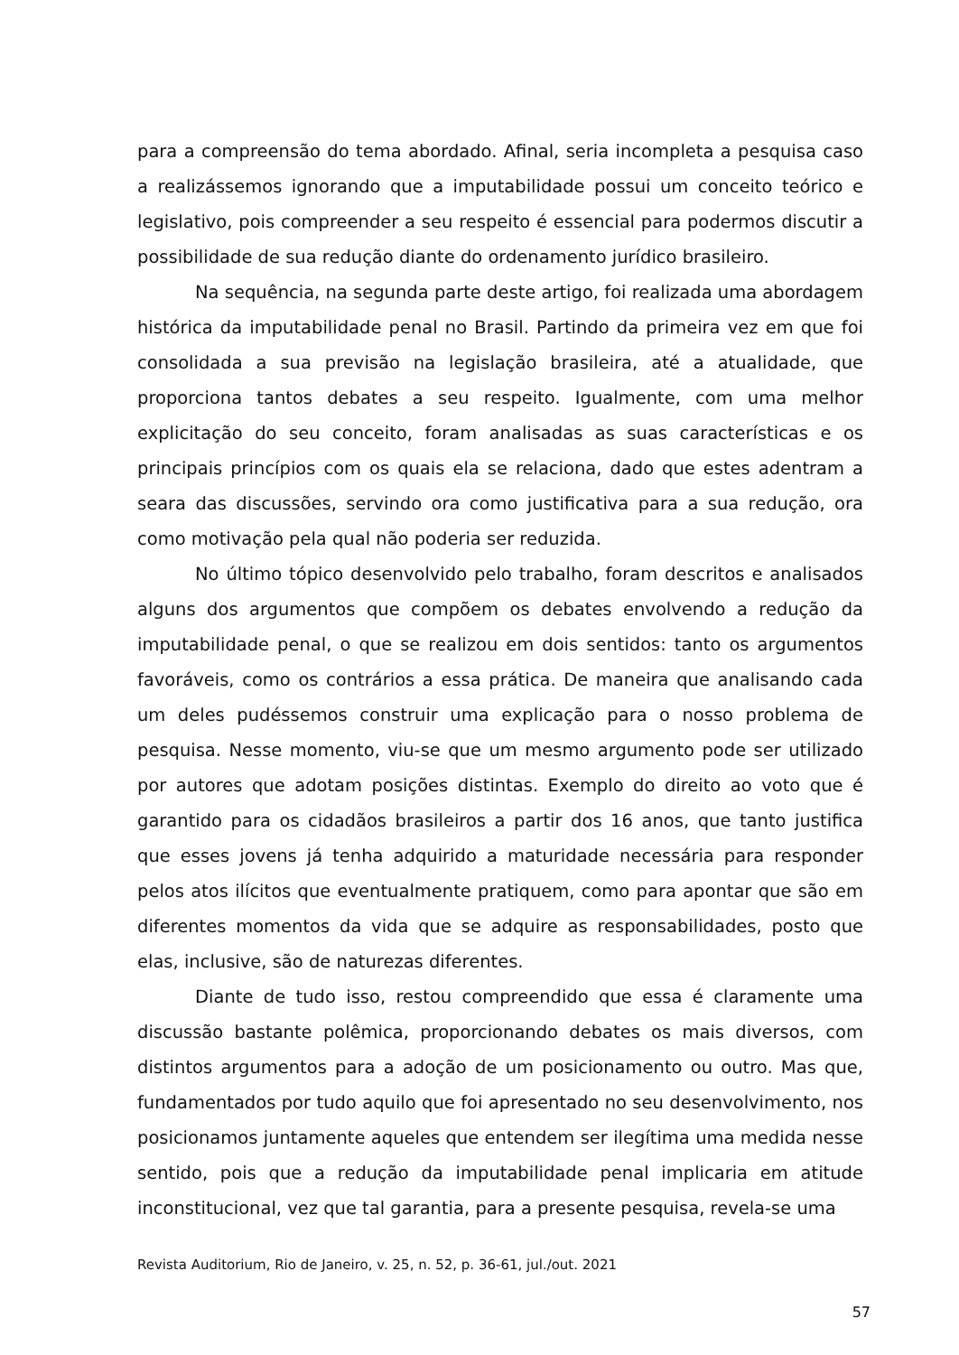para a compreensão do tema abordado. Afinal, seria incompleta a pesquisa caso a realizássemos ignorando que a imputabilidade possui um conceito teórico e legislativo, pois compreender a seu respeito é essencial para podermos discutir a possibilidade de sua redução diante do ordenamento jurídico brasileiro.
Na sequência, na segunda parte deste artigo, foi realizada uma abordagem histórica da imputabilidade penal no Brasil. Partindo da primeira vez em que foi consolidada a sua previsão na legislação brasileira, até a atualidade, que proporciona tantos debates a seu respeito. Igualmente, com uma melhor explicitação do seu conceito, foram analisadas as suas características e os principais princípios com os quais ela se relaciona, dado que estes adentram a seara das discussões, servindo ora como justificativa para a sua redução, ora como motivação pela qual não poderia ser reduzida.
No último tópico desenvolvido pelo trabalho, foram descritos e analisados alguns dos argumentos que compõem os debates envolvendo a redução da imputabilidade penal, o que se realizou em dois sentidos: tanto os argumentos favoráveis, como os contrários a essa prática. De maneira que analisando cada um deles pudéssemos construir uma explicação para o nosso problema de pesquisa. Nesse momento, viu-se que um mesmo argumento pode ser utilizado por autores que adotam posições distintas. Exemplo do direito ao voto que é garantido para os cidadãos brasileiros a partir dos 16 anos, que tanto justifica que esses jovens já tenha adquirido a maturidade necessária para responder pelos atos ilícitos que eventualmente pratiquem, como para apontar que são em diferentes momentos da vida que se adquire as responsabilidades, posto que elas, inclusive, são de naturezas diferentes.
Diante de tudo isso, restou compreendido que essa é claramente uma discussão bastante polêmica, proporcionando debates os mais diversos, com distintos argumentos para a adoção de um posicionamento ou outro. Mas que, fundamentados por tudo aquilo que foi apresentado no seu desenvolvimento, nos posicionamos juntamente aqueles que entendem ser ilegítima uma medida nesse sentido, pois que a redução da imputabilidade penal implicaria em atitude inconstitucional, vez que tal garantia, para a presente pesquisa, revela-se uma
Revista Auditorium, Rio de Janeiro, v. 25, n. 52, p. 36-61, jul./out. 2021
57